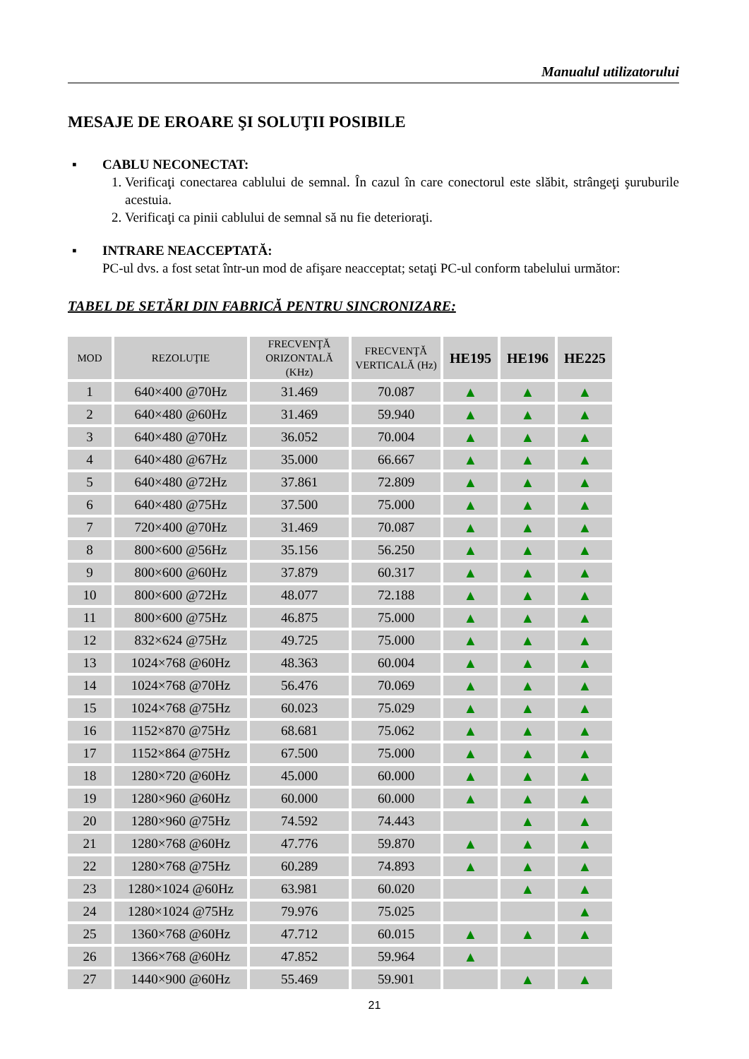Manualul utilizatorului
MESAJE DE EROARE ŞI SOLUŢII POSIBILE
▪ CABLU NECONECTAT:
1. Verificaţi conectarea cablului de semnal. În cazul în care conectorul este slăbit, strângeţi şuruburile acestuia.
2. Verificaţi ca pinii cablului de semnal să nu fie deterioraţi.
▪ INTRARE NEACCEPTATĂ:
PC-ul dvs. a fost setat într-un mod de afişare neacceptat; setaţi PC-ul conform tabelului următor:
TABEL DE SETĂRI DIN FABRICĂ PENTRU SINCRONIZARE:
| MOD | REZOLUŢIE | FRECVENŢĂ ORIZONTALĂ (KHz) | FRECVENŢĂ VERTICALĂ (Hz) | HE195 | HE196 | HE225 |
| --- | --- | --- | --- | --- | --- | --- |
| 1 | 640×400 @70Hz | 31.469 | 70.087 | ▲ | ▲ | ▲ |
| 2 | 640×480 @60Hz | 31.469 | 59.940 | ▲ | ▲ | ▲ |
| 3 | 640×480 @70Hz | 36.052 | 70.004 | ▲ | ▲ | ▲ |
| 4 | 640×480 @67Hz | 35.000 | 66.667 | ▲ | ▲ | ▲ |
| 5 | 640×480 @72Hz | 37.861 | 72.809 | ▲ | ▲ | ▲ |
| 6 | 640×480 @75Hz | 37.500 | 75.000 | ▲ | ▲ | ▲ |
| 7 | 720×400 @70Hz | 31.469 | 70.087 | ▲ | ▲ | ▲ |
| 8 | 800×600 @56Hz | 35.156 | 56.250 | ▲ | ▲ | ▲ |
| 9 | 800×600 @60Hz | 37.879 | 60.317 | ▲ | ▲ | ▲ |
| 10 | 800×600 @72Hz | 48.077 | 72.188 | ▲ | ▲ | ▲ |
| 11 | 800×600 @75Hz | 46.875 | 75.000 | ▲ | ▲ | ▲ |
| 12 | 832×624 @75Hz | 49.725 | 75.000 | ▲ | ▲ | ▲ |
| 13 | 1024×768 @60Hz | 48.363 | 60.004 | ▲ | ▲ | ▲ |
| 14 | 1024×768 @70Hz | 56.476 | 70.069 | ▲ | ▲ | ▲ |
| 15 | 1024×768 @75Hz | 60.023 | 75.029 | ▲ | ▲ | ▲ |
| 16 | 1152×870 @75Hz | 68.681 | 75.062 | ▲ | ▲ | ▲ |
| 17 | 1152×864 @75Hz | 67.500 | 75.000 | ▲ | ▲ | ▲ |
| 18 | 1280×720 @60Hz | 45.000 | 60.000 | ▲ | ▲ | ▲ |
| 19 | 1280×960 @60Hz | 60.000 | 60.000 | ▲ | ▲ | ▲ |
| 20 | 1280×960 @75Hz | 74.592 | 74.443 | | ▲ | ▲ |
| 21 | 1280×768 @60Hz | 47.776 | 59.870 | ▲ | ▲ | ▲ |
| 22 | 1280×768 @75Hz | 60.289 | 74.893 | ▲ | ▲ | ▲ |
| 23 | 1280×1024 @60Hz | 63.981 | 60.020 | | ▲ | ▲ |
| 24 | 1280×1024 @75Hz | 79.976 | 75.025 | | | ▲ |
| 25 | 1360×768 @60Hz | 47.712 | 60.015 | ▲ | ▲ | ▲ |
| 26 | 1366×768 @60Hz | 47.852 | 59.964 | ▲ | | |
| 27 | 1440×900 @60Hz | 55.469 | 59.901 | | ▲ | ▲ |
21